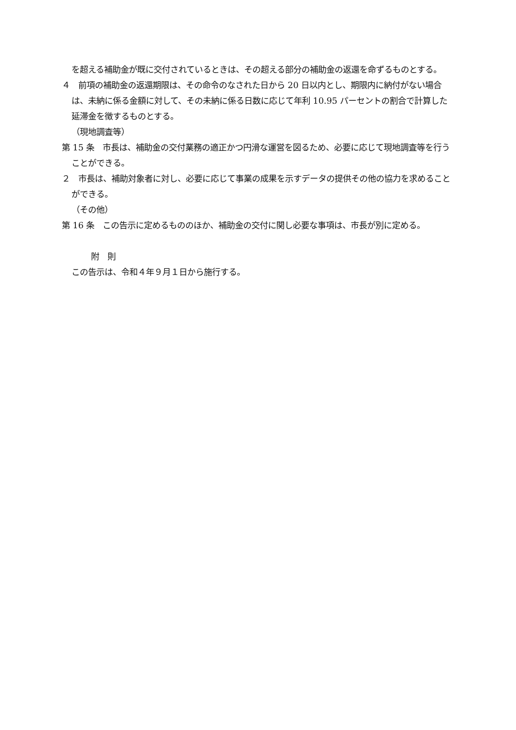を超える補助金が既に交付されているときは、その超える部分の補助金の返還を命ずるものとする。
４　前項の補助金の返還期限は、その命令のなされた日から 20 日以内とし、期限内に納付がない場合は、未納に係る金額に対して、その未納に係る日数に応じて年利 10.95 パーセントの割合で計算した延滞金を徴するものとする。
（現地調査等）
第 15 条　市長は、補助金の交付業務の適正かつ円滑な運営を図るため、必要に応じて現地調査等を行うことができる。
２　市長は、補助対象者に対し、必要に応じて事業の成果を示すデータの提供その他の協力を求めることができる。
（その他）
第 16 条　この告示に定めるもののほか、補助金の交付に関し必要な事項は、市長が別に定める。
附　則
この告示は、令和４年９月１日から施行する。